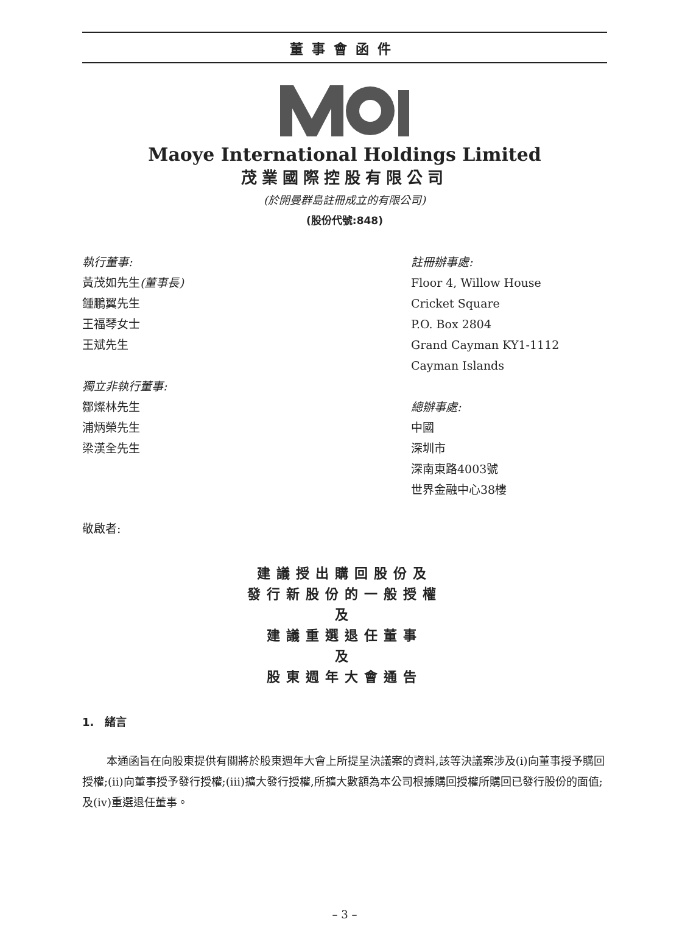董事會函件
Maoye International Holdings Limited
茂業國際控股有限公司
(於開曼群島註冊成立的有限公司)
(股份代號:848)
執行董事:
黃茂如先生(董事長)
鍾鵬翼先生
王福琴女士
王斌先生
獨立非執行董事:
鄒燦林先生
浦炳榮先生
梁漢全先生
註冊辦事處:
Floor 4, Willow House
Cricket Square
P.O. Box 2804
Grand Cayman KY1-1112
Cayman Islands
總辦事處:
中國
深圳市
深南東路4003號
世界金融中心38樓
敬啟者:
建議授出購回股份及
發行新股份的一般授權
及
建議重選退任董事
及
股東週年大會通告
1.　緒言
本通函旨在向股東提供有關將於股東週年大會上所提呈決議案的資料,該等決議案涉及(i)向董事授予購回授權;(ii)向董事授予發行授權;(iii)擴大發行授權,所擴大數額為本公司根據購回授權所購回已發行股份的面值;及(iv)重選退任董事。
– 3 –